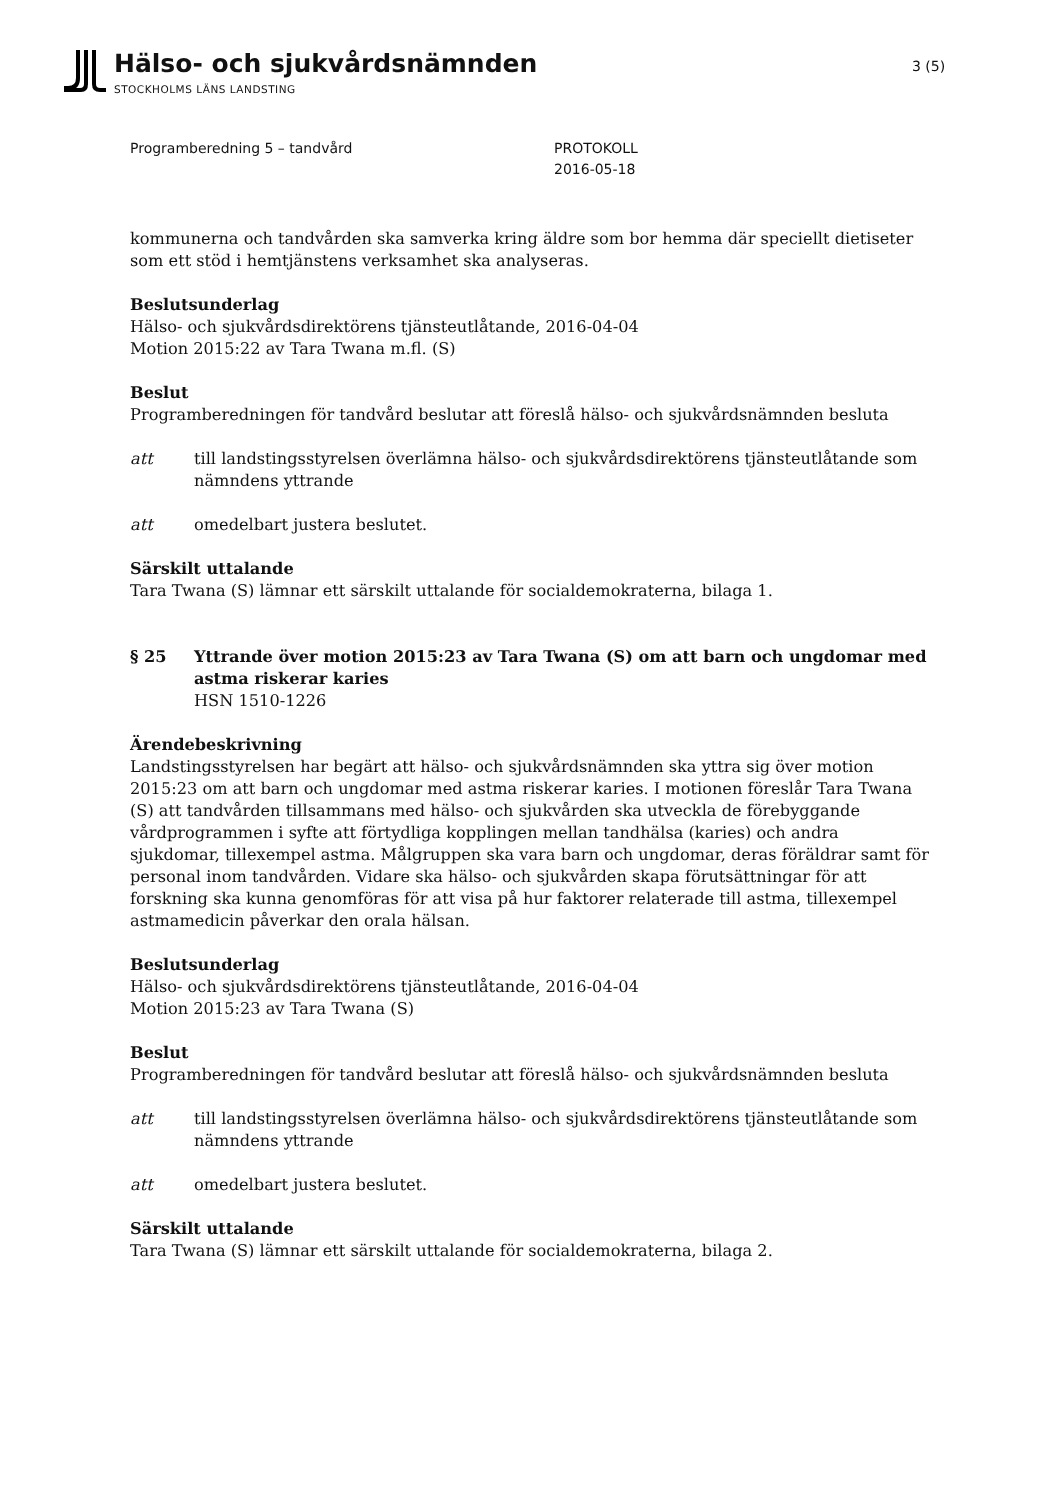Hälso- och sjukvårdsnämnden
STOCKHOLMS LÄNS LANDSTING
3 (5)
Programberedning 5 – tandvård PROTOKOLL
2016-05-18
kommunerna och tandvården ska samverka kring äldre som bor hemma där speciellt dietiseter som ett stöd i hemtjänstens verksamhet ska analyseras.
Beslutsunderlag
Hälso- och sjukvårdsdirektörens tjänsteutlåtande, 2016-04-04
Motion 2015:22 av Tara Twana m.fl. (S)
Beslut
Programberedningen för tandvård beslutar att föreslå hälso- och sjukvårdsnämnden besluta
att till landstingsstyrelsen överlämna hälso- och sjukvårdsdirektörens tjänsteutlåtande som nämndens yttrande
att omedelbart justera beslutet.
Särskilt uttalande
Tara Twana (S) lämnar ett särskilt uttalande för socialdemokraterna, bilaga 1.
§ 25 Yttrande över motion 2015:23 av Tara Twana (S) om att barn och ungdomar med astma riskerar karies
HSN 1510-1226
Ärendebeskrivning
Landstingsstyrelsen har begärt att hälso- och sjukvårdsnämnden ska yttra sig över motion 2015:23 om att barn och ungdomar med astma riskerar karies. I motionen föreslår Tara Twana (S) att tandvården tillsammans med hälso- och sjukvården ska utveckla de förebyggande vårdprogrammen i syfte att förtydliga kopplingen mellan tandhälsa (karies) och andra sjukdomar, tillexempel astma. Målgruppen ska vara barn och ungdomar, deras föräldrar samt för personal inom tandvården. Vidare ska hälso- och sjukvården skapa förutsättningar för att forskning ska kunna genomföras för att visa på hur faktorer relaterade till astma, tillexempel astmamedicin påverkar den orala hälsan.
Beslutsunderlag
Hälso- och sjukvårdsdirektörens tjänsteutlåtande, 2016-04-04
Motion 2015:23 av Tara Twana (S)
Beslut
Programberedningen för tandvård beslutar att föreslå hälso- och sjukvårdsnämnden besluta
att till landstingsstyrelsen överlämna hälso- och sjukvårdsdirektörens tjänsteutlåtande som nämndens yttrande
att omedelbart justera beslutet.
Särskilt uttalande
Tara Twana (S) lämnar ett särskilt uttalande för socialdemokraterna, bilaga 2.